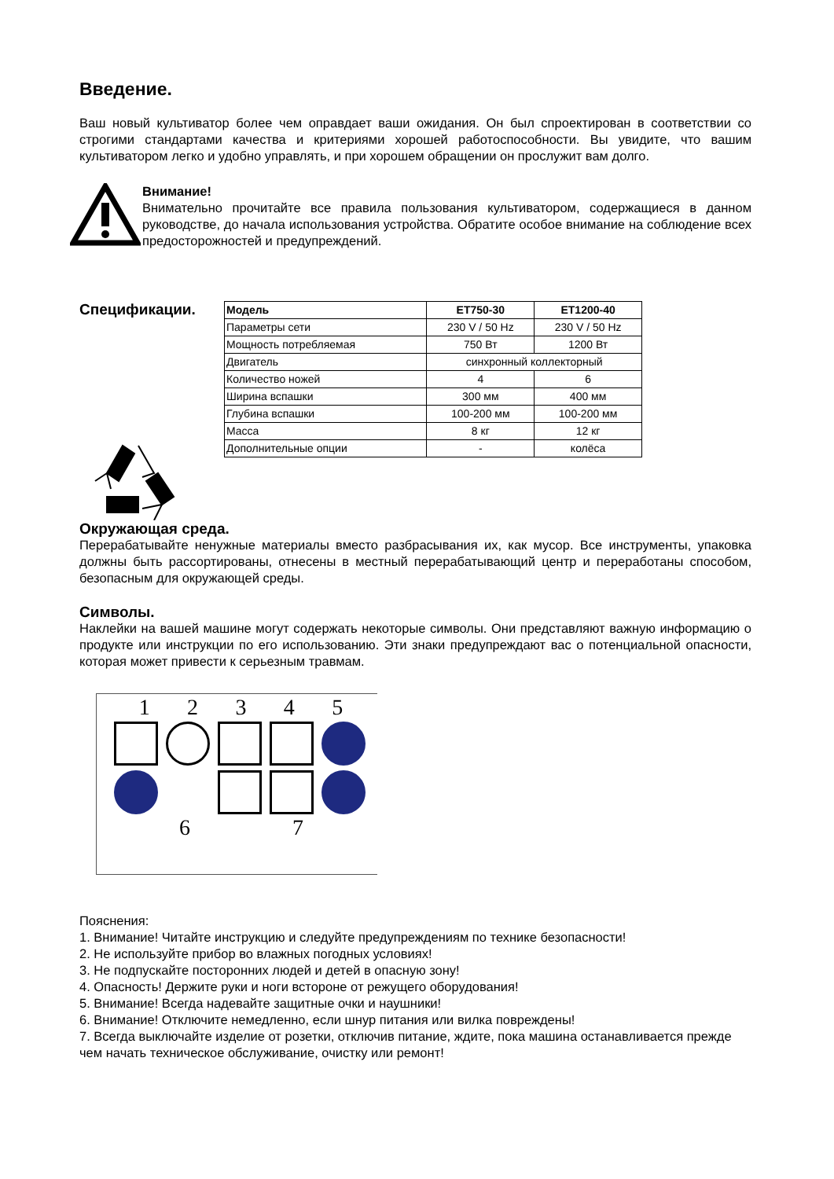Введение.
Ваш новый культиватор более чем оправдает ваши ожидания. Он был спроектирован в соответствии со строгими стандартами качества и критериями хорошей работоспособности. Вы увидите, что вашим культиватором легко и удобно управлять, и при хорошем обращении он прослужит вам долго.
Внимание!
Внимательно прочитайте все правила пользования культиватором, содержащиеся в данном руководстве, до начала использования устройства. Обратите особое внимание на соблюдение всех предосторожностей и предупреждений.
Спецификации.
| Модель | ET750-30 | ET1200-40 |
| --- | --- | --- |
| Параметры сети | 230 V / 50 Hz | 230 V / 50 Hz |
| Мощность потребляемая | 750 Вт | 1200 Вт |
| Двигатель | синхронный коллекторный | |
| Количество ножей | 4 | 6 |
| Ширина вспашки | 300 мм | 400 мм |
| Глубина вспашки | 100-200 мм | 100-200 мм |
| Масса | 8 кг | 12 кг |
| Дополнительные опции | - | колёса |
Окружающая среда.
Перерабатывайте ненужные материалы вместо разбрасывания их, как мусор. Все инструменты, упаковка должны быть рассортированы, отнесены в местный перерабатывающий центр и переработаны способом, безопасным для окружающей среды.
Символы.
Наклейки на вашей машине могут содержать некоторые символы. Они представляют важную информацию о продукте или инструкции по его использованию. Эти знаки предупреждают вас о потенциальной опасности, которая может привести к серьезным травмам.
1 2 3 4 5
6 7
Пояснения:
1. Внимание! Читайте инструкцию и следуйте предупреждениям по технике безопасности!
2. Не используйте прибор во влажных погодных условиях!
3. Не подпускайте посторонних людей и детей в опасную зону!
4. Опасность! Держите руки и ноги всторонe от режущего оборудования!
5. Внимание! Всегда надевайте защитные очки и наушники!
6. Внимание! Отключите немедленно, если шнур питания или вилка повреждены!
7. Всегда выключайте изделие от розетки, отключив питание, ждите, пока машина останавливается прежде чем начать техническое обслуживание, очистку или ремонт!